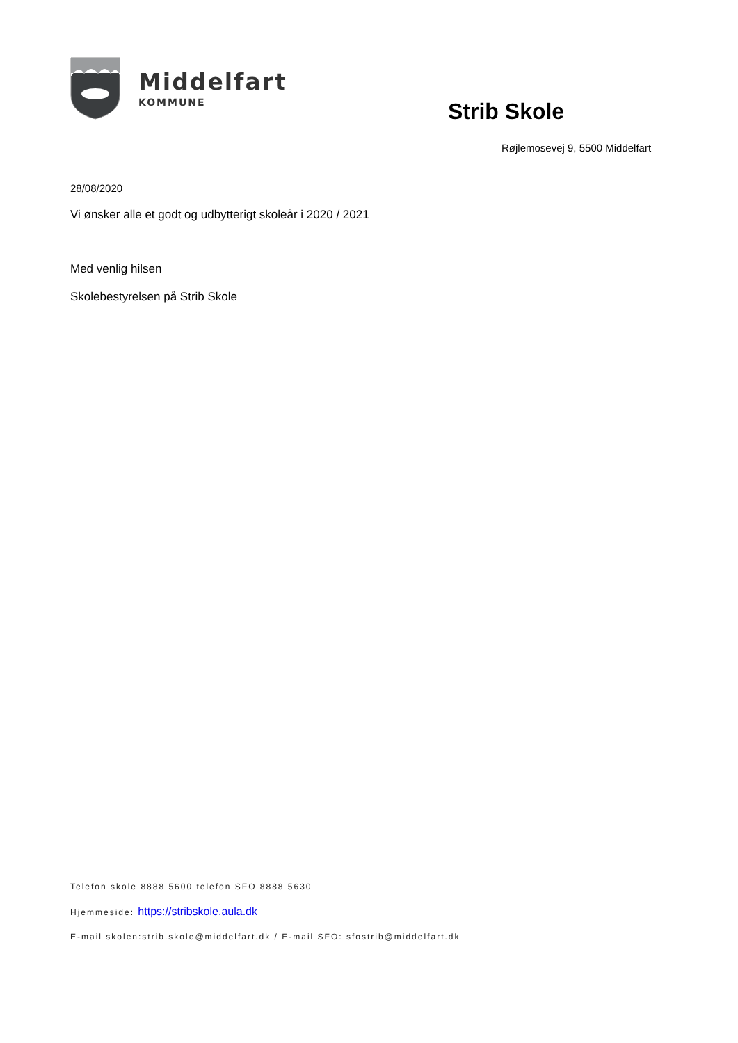Middelfart
KOMMUNE
Strib Skole
Røjlemosevej 9, 5500 Middelfart
28/08/2020
Vi ønsker alle et godt og udbytterigt skoleår i 2020 / 2021
Med venlig hilsen
Skolebestyrelsen på Strib Skole
Telefon skole 8888 5600 telefon SFO 8888 5630
Hjemmeside: https://stribskole.aula.dk
E-mail skolen:strib.skole@middelfart.dk / E-mail SFO: sfostrib@middelfart.dk